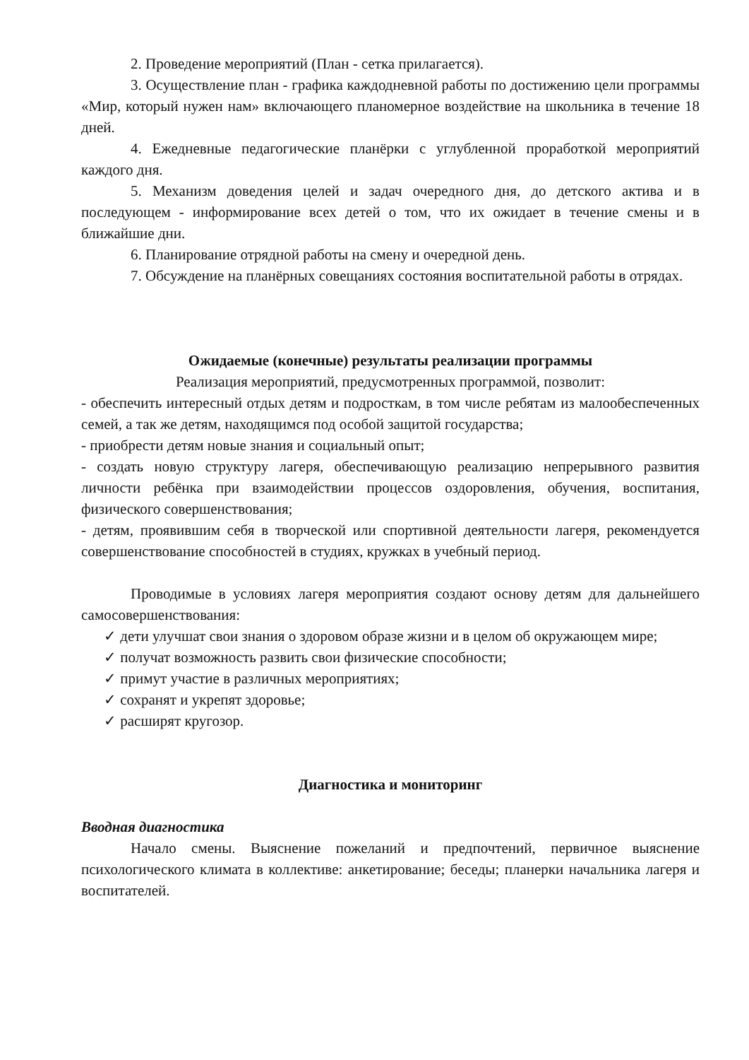2. Проведение мероприятий (План - сетка прилагается).
3. Осуществление план - графика каждодневной работы по достижению цели программы «Мир, который нужен нам» включающего планомерное воздействие на школьника в течение 18 дней.
4. Ежедневные педагогические планёрки с углубленной проработкой мероприятий каждого дня.
5. Механизм доведения целей и задач очередного дня, до детского актива и в последующем - информирование всех детей о том, что их ожидает в течение смены и в ближайшие дни.
6. Планирование отрядной работы на смену и очередной день.
7. Обсуждение на планёрных совещаниях состояния воспитательной работы в отрядах.
Ожидаемые (конечные) результаты реализации программы
Реализация мероприятий, предусмотренных программой, позволит:
- обеспечить интересный отдых детям и подросткам, в том числе ребятам из малообеспеченных семей, а так же детям, находящимся под особой защитой государства;
- приобрести детям новые знания и социальный опыт;
- создать новую структуру лагеря, обеспечивающую реализацию непрерывного развития личности ребёнка при взаимодействии процессов оздоровления, обучения, воспитания, физического совершенствования;
- детям, проявившим себя в творческой или спортивной деятельности лагеря, рекомендуется совершенствование способностей в студиях, кружках в учебный период.
Проводимые в условиях лагеря мероприятия создают основу детям для дальнейшего самосовершенствования:
✓ дети улучшат свои знания о здоровом образе жизни и в целом об окружающем мире;
✓ получат возможность развить свои физические способности;
✓ примут участие в различных мероприятиях;
✓ сохранят и укрепят здоровье;
✓ расширят кругозор.
Диагностика и мониторинг
Вводная диагностика
Начало смены. Выяснение пожеланий и предпочтений, первичное выяснение психологического климата в коллективе: анкетирование; беседы; планерки начальника лагеря и воспитателей.